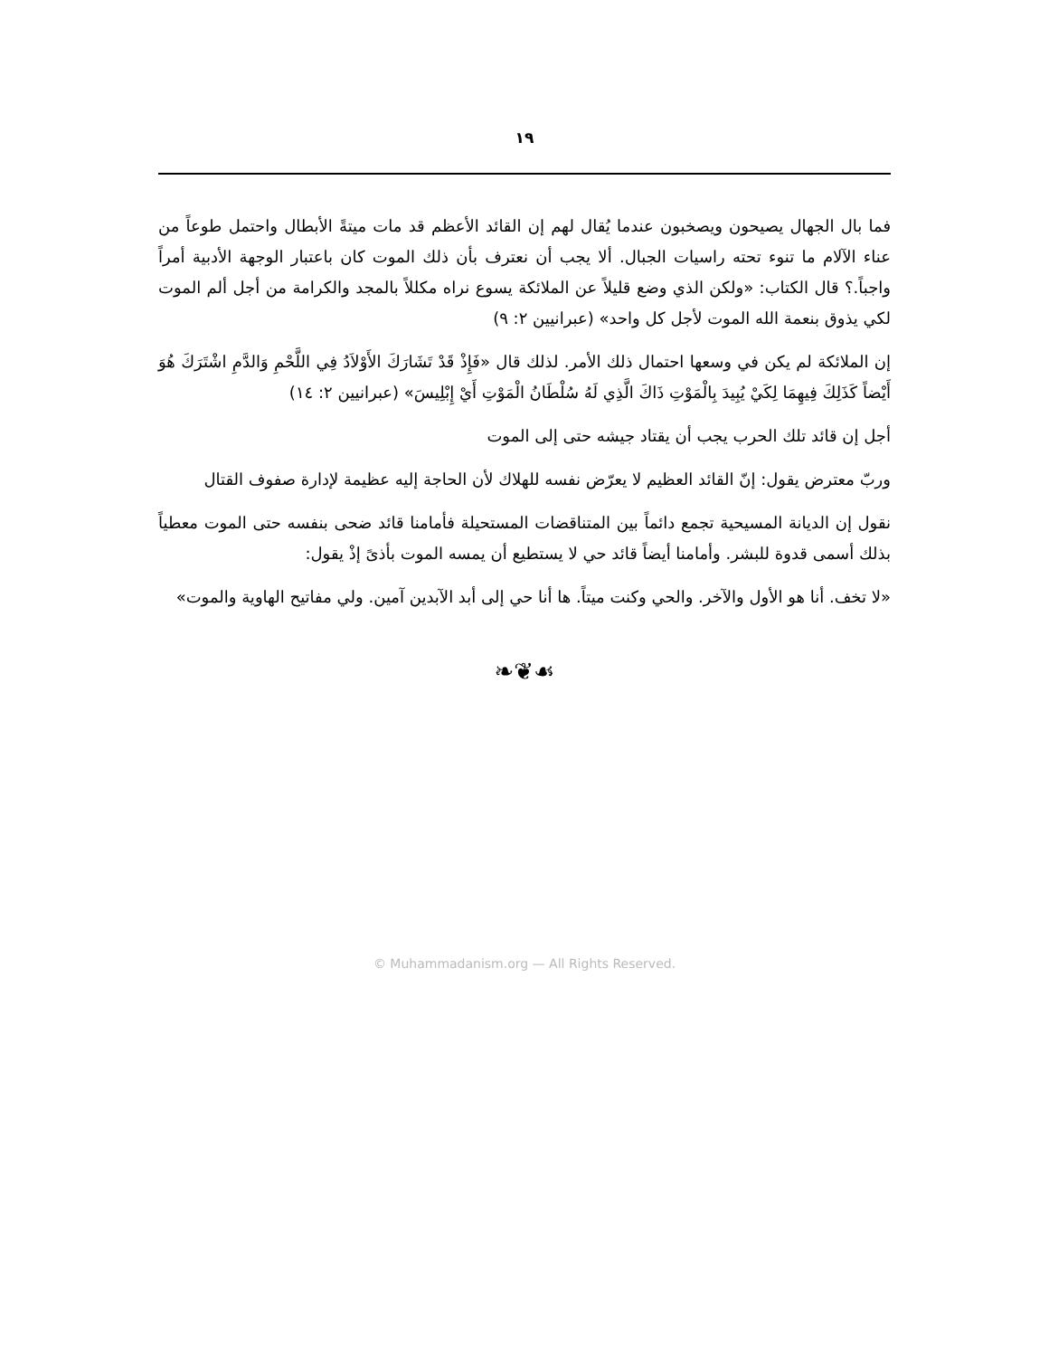١٩
فما بال الجهال يصيحون ويصخبون عندما يُقال لهم إن القائد الأعظم قد مات ميتةً الأبطال واحتمل طوعاً من عناء الآلام ما تنوء تحته راسيات الجبال. ألا يجب أن نعترف بأن ذلك الموت كان باعتبار الوجهة الأدبية أمراً واجباً.؟ قال الكتاب: «ولكن الذي وضع قليلاً عن الملائكة يسوع نراه مكللاً بالمجد والكرامة من أجل ألم الموت لكي يذوق بنعمة الله الموت لأجل كل واحد» (عبرانيين ٢: ٩)
إن الملائكة لم يكن في وسعها احتمال ذلك الأمر. لذلك قال «فَإِذْ قَدْ تَشَارَكَ الأَوْلاَدُ فِي اللَّحْمِ وَالدَّمِ اشْتَرَكَ هُوَ أَيْضاً كَذَلِكَ فِيهِمَا لِكَيْ يُبِيدَ بِالْمَوْتِ ذَاكَ الَّذِي لَهُ سُلْطَانُ الْمَوْتِ أَيْ إِبْلِيسَ» (عبرانيين ٢: ١٤)
أجل إن قائد تلك الحرب يجب أن يقتاد جيشه حتى إلى الموت
وربّ معترض يقول: إنّ القائد العظيم لا يعرّض نفسه للهلاك لأن الحاجة إليه عظيمة لإدارة صفوف القتال
نقول إن الديانة المسيحية تجمع دائماً بين المتناقضات المستحيلة فأمامنا قائد ضحى بنفسه حتى الموت معطياً بذلك أسمى قدوة للبشر. وأمامنا أيضاً قائد حي لا يستطيع أن يمسه الموت بأذىً إذْ يقول:
«لا تخف. أنا هو الأول والآخر. والحي وكنت ميتاً. ها أنا حي إلى أبد الآبدين آمين. ولي مفاتيح الهاوية والموت»
❧❦☙
© Muhammadanism.org — All Rights Reserved.